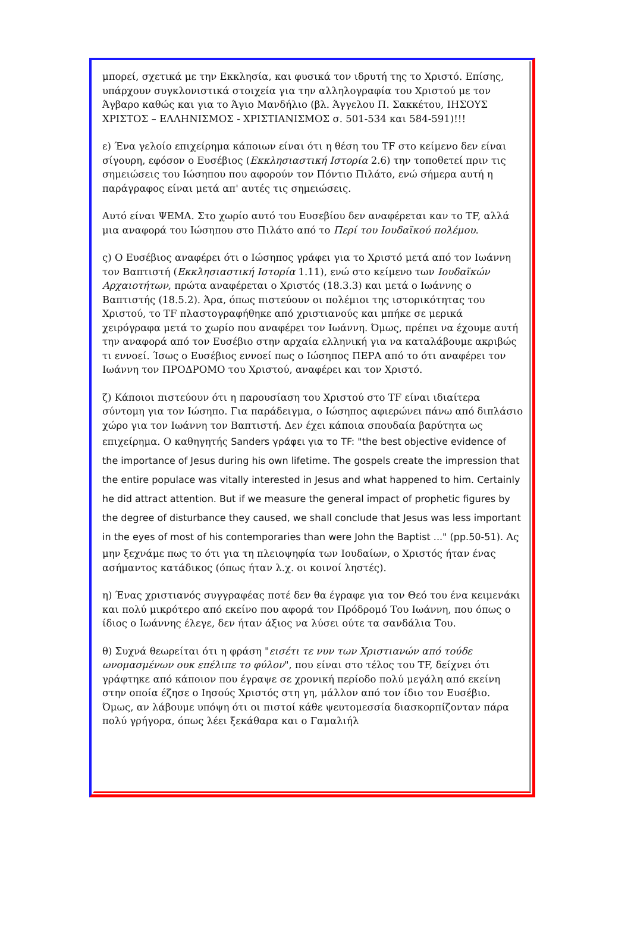μπορεί, σχετικά με την Εκκλησία, και φυσικά τον ιδρυτή της το Χριστό. Επίσης, υπάρχουν συγκλονιστικά στοιχεία για την αλληλογραφία του Χριστού με τον Άγβαρο καθώς και για το Άγιο Μανδήλιο (βλ. Άγγελου Π. Σακκέτου, ΙΗΣΟΥΣ ΧΡΙΣΤΟΣ – ΕΛΛΗΝΙΣΜΟΣ - ΧΡΙΣΤΙΑΝΙΣΜΟΣ σ. 501-534 και 584-591)!!!
ε) Ένα γελοίο επιχείρημα κάποιων είναι ότι η θέση του TF στο κείμενο δεν είναι σίγουρη, εφόσον ο Ευσέβιος (Εκκλησιαστική Ιστορία 2.6) την τοποθετεί πριν τις σημειώσεις του Ιώσηπου που αφορούν τον Πόντιο Πιλάτο, ενώ σήμερα αυτή η παράγραφος είναι μετά απ' αυτές τις σημειώσεις.
Αυτό είναι ΨΕΜΑ. Στο χωρίο αυτό του Ευσεβίου δεν αναφέρεται καν το TF, αλλά μια αναφορά του Ιώσηπου στο Πιλάτο από το Περί του Ιουδαϊκού πολέμου.
ς) Ο Ευσέβιος αναφέρει ότι ο Ιώσηπος γράφει για το Χριστό μετά από τον Ιωάννη τον Βαπτιστή (Εκκλησιαστική Ιστορία 1.11), ενώ στο κείμενο των Ιουδαϊκών Αρχαιοτήτων, πρώτα αναφέρεται ο Χριστός (18.3.3) και μετά ο Ιωάννης ο Βαπτιστής (18.5.2). Άρα, όπως πιστεύουν οι πολέμιοι της ιστορικότητας του Χριστού, το TF πλαστογραφήθηκε από χριστιανούς και μπήκε σε μερικά χειρόγραφα μετά το χωρίο που αναφέρει τον Ιωάννη. Όμως, πρέπει να έχουμε αυτή την αναφορά από τον Ευσέβιο στην αρχαία ελληνική για να καταλάβουμε ακριβώς τι εννοεί. Ίσως ο Ευσέβιος εννοεί πως ο Ιώσηπος ΠΕΡΑ από το ότι αναφέρει τον Ιωάννη τον ΠΡΟΔΡΟΜΟ του Χριστού, αναφέρει και τον Χριστό.
ζ) Κάποιοι πιστεύουν ότι η παρουσίαση του Χριστού στο TF είναι ιδιαίτερα σύντομη για τον Ιώσηπο. Για παράδειγμα, ο Ιώσηπος αφιερώνει πάνω από διπλάσιο χώρο για τον Ιωάννη τον Βαπτιστή. Δεν έχει κάποια σπουδαία βαρύτητα ως επιχείρημα. Ο καθηγητής Sanders γράφει για το TF: "the best objective evidence of the importance of Jesus during his own lifetime. The gospels create the impression that the entire populace was vitally interested in Jesus and what happened to him. Certainly he did attract attention. But if we measure the general impact of prophetic figures by the degree of disturbance they caused, we shall conclude that Jesus was less important in the eyes of most of his contemporaries than were John the Baptist ..." (pp.50-51). Ας μην ξεχνάμε πως το ότι για τη πλειοψηφία των Ιουδαίων, ο Χριστός ήταν ένας ασήμαντος κατάδικος (όπως ήταν λ.χ. οι κοινοί ληστές).
η) Ένας χριστιανός συγγραφέας ποτέ δεν θα έγραφε για τον Θεό του ένα κειμενάκι και πολύ μικρότερο από εκείνο που αφορά τον Πρόδρομό Του Ιωάννη, που όπως ο ίδιος ο Ιωάννης έλεγε, δεν ήταν άξιος να λύσει ούτε τα σανδάλια Του.
θ) Συχνά θεωρείται ότι η φράση "εισέτι τε νυν των Χριστιανών από τούδε ωνομασμένων ουκ επέλιπε το φύλον", που είναι στο τέλος του TF, δείχνει ότι γράφτηκε από κάποιον που έγραψε σε χρονική περίοδο πολύ μεγάλη από εκείνη στην οποία έζησε ο Ιησούς Χριστός στη γη, μάλλον από τον ίδιο τον Ευσέβιο. Όμως, αν λάβουμε υπόψη ότι οι πιστοί κάθε ψευτομεσσία διασκορπίζονταν πάρα πολύ γρήγορα, όπως λέει ξεκάθαρα και ο Γαμαλιήλ